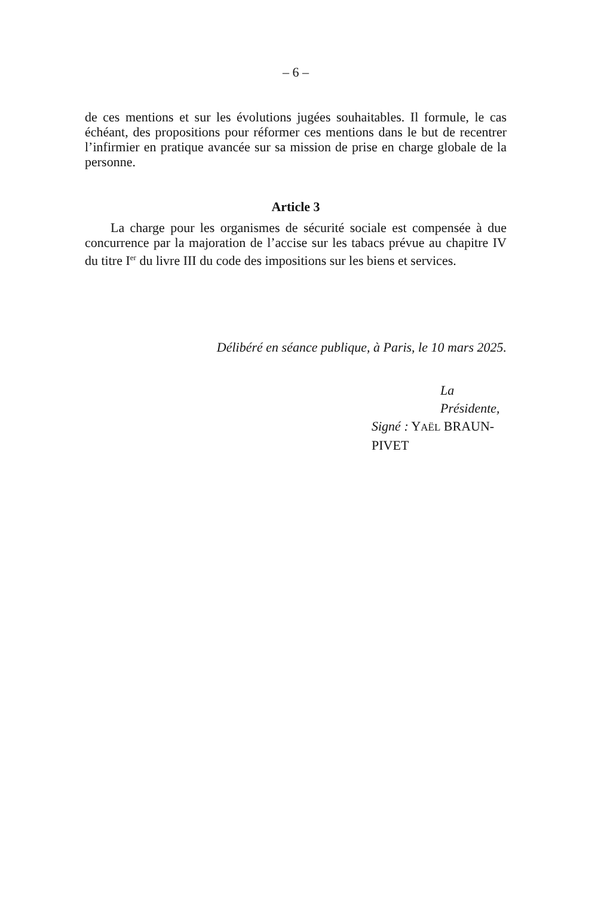– 6 –
de ces mentions et sur les évolutions jugées souhaitables. Il formule, le cas échéant, des propositions pour réformer ces mentions dans le but de recentrer l’infirmier en pratique avancée sur sa mission de prise en charge globale de la personne.
Article 3
La charge pour les organismes de sécurité sociale est compensée à due concurrence par la majoration de l’accise sur les tabacs prévue au chapitre IV du titre I<sup>er</sup> du livre III du code des impositions sur les biens et services.
Délibéré en séance publique, à Paris, le 10 mars 2025.
La Présidente,
Signé : YAËL BRAUN-PIVET